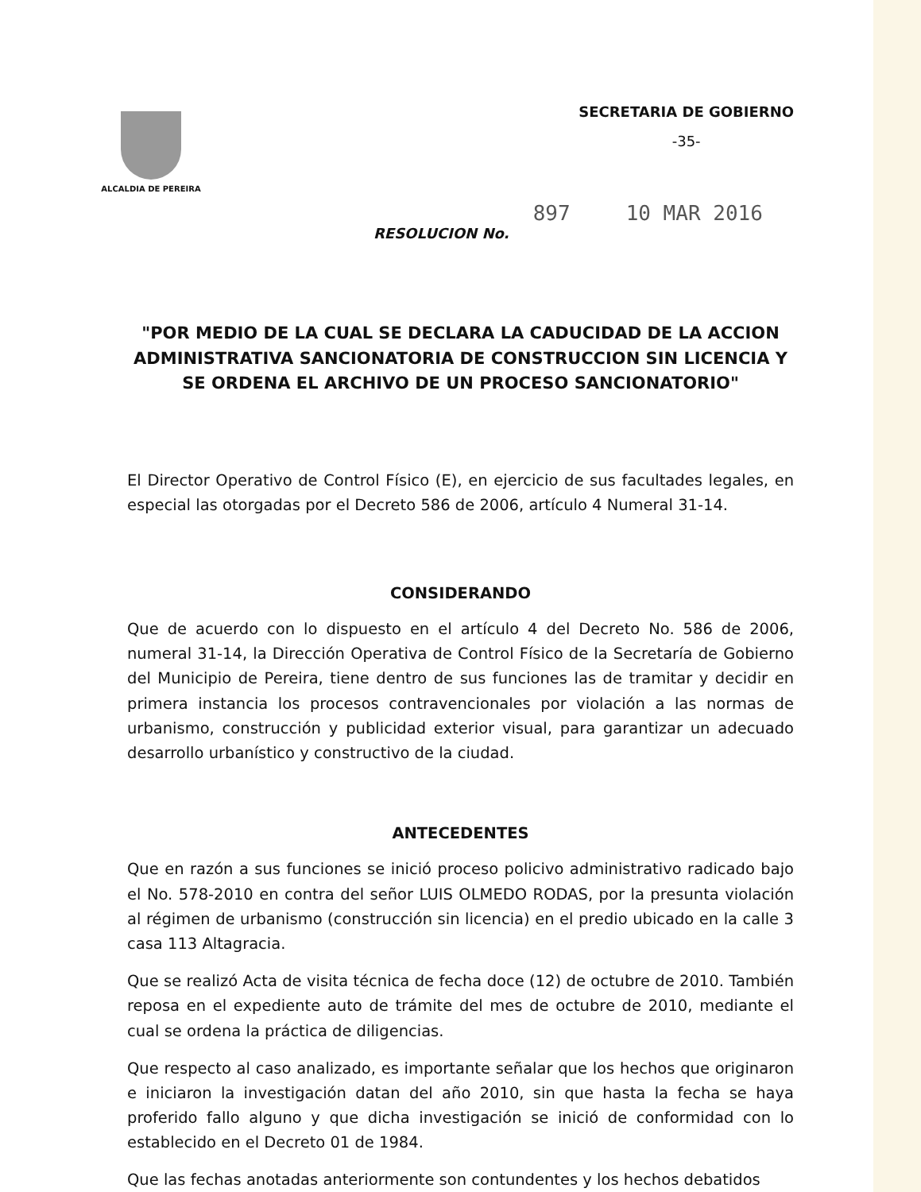ALCALDIA DE PEREIRA
SECRETARIA DE GOBIERNO
-35-
RESOLUCION No. 897 10 MAR 2016
"POR MEDIO DE LA CUAL SE DECLARA LA CADUCIDAD DE LA ACCION ADMINISTRATIVA SANCIONATORIA DE CONSTRUCCION SIN LICENCIA Y SE ORDENA EL ARCHIVO DE UN PROCESO SANCIONATORIO"
El Director Operativo de Control Físico (E), en ejercicio de sus facultades legales, en especial las otorgadas por el Decreto 586 de 2006, artículo 4 Numeral 31-14.
CONSIDERANDO
Que de acuerdo con lo dispuesto en el artículo 4 del Decreto No. 586 de 2006, numeral 31-14, la Dirección Operativa de Control Físico de la Secretaría de Gobierno del Municipio de Pereira, tiene dentro de sus funciones las de tramitar y decidir en primera instancia los procesos contravencionales por violación a las normas de urbanismo, construcción y publicidad exterior visual, para garantizar un adecuado desarrollo urbanístico y constructivo de la ciudad.
ANTECEDENTES
Que en razón a sus funciones se inició proceso policivo administrativo radicado bajo el No. 578-2010 en contra del señor LUIS OLMEDO RODAS, por la presunta violación al régimen de urbanismo (construcción sin licencia) en el predio ubicado en la calle 3 casa 113 Altagracia.
Que se realizó Acta de visita técnica de fecha doce (12) de octubre de 2010. También reposa en el expediente auto de trámite del mes de octubre de 2010, mediante el cual se ordena la práctica de diligencias.
Que respecto al caso analizado, es importante señalar que los hechos que originaron e iniciaron la investigación datan del año 2010, sin que hasta la fecha se haya proferido fallo alguno y que dicha investigación se inició de conformidad con lo establecido en el Decreto 01 de 1984.
Que las fechas anotadas anteriormente son contundentes y los hechos debatidos